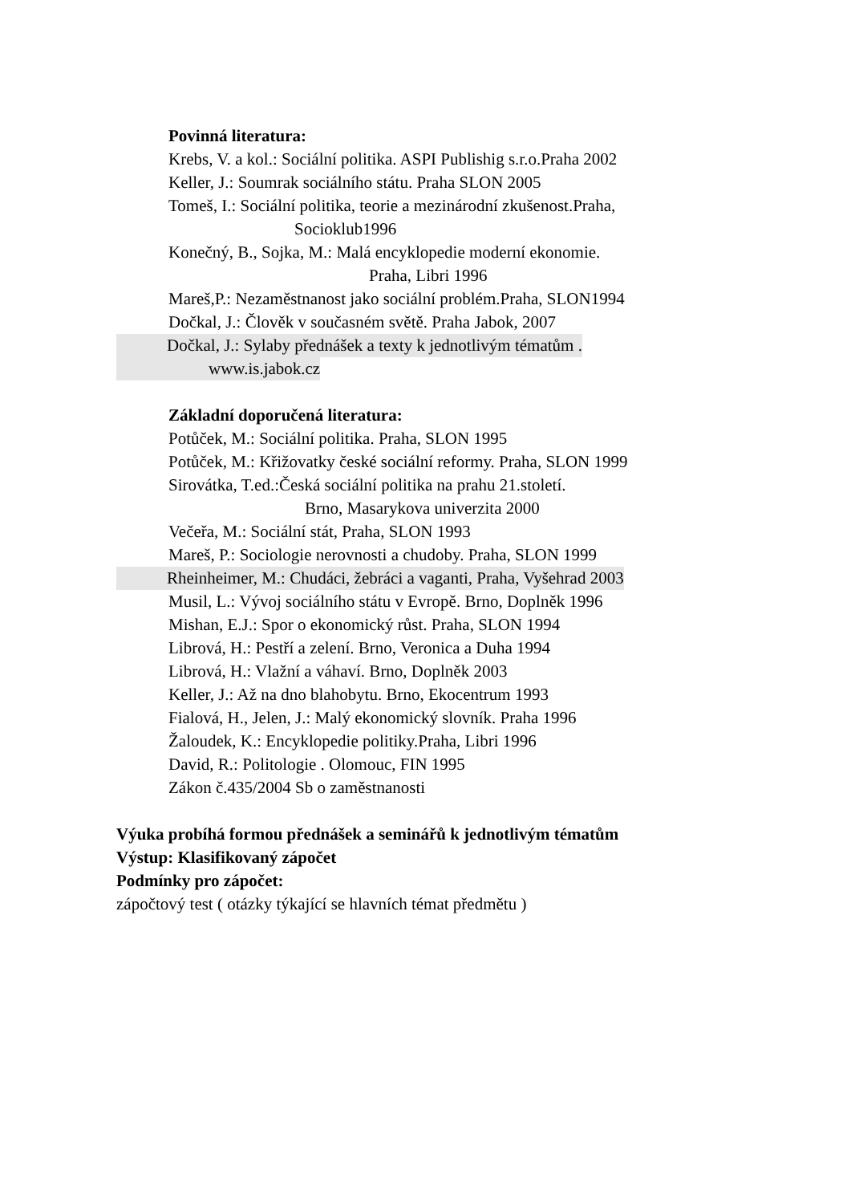Povinná literatura:
Krebs, V. a kol.: Sociální politika. ASPI Publishig s.r.o.Praha 2002
Keller, J.: Soumrak sociálního státu. Praha SLON 2005
Tomeš, I.: Sociální politika, teorie a mezinárodní zkušenost.Praha,
Socioklub1996
Konečný, B., Sojka, M.: Malá encyklopedie moderní ekonomie.
Praha, Libri 1996
Mareš,P.: Nezaměstnanost jako sociální problém.Praha, SLON1994
Dočkal, J.: Člověk v současném světě. Praha Jabok, 2007
Dočkal, J.: Sylaby přednášek a texty k jednotlivým tématům .
www.is.jabok.cz
Základní doporučená literatura:
Potůček, M.: Sociální politika. Praha, SLON 1995
Potůček, M.: Křižovatky české sociální reformy. Praha, SLON 1999
Sirovátka, T.ed.:Česká sociální politika na prahu 21.století.
Brno, Masarykova univerzita 2000
Večeřa, M.: Sociální stát, Praha, SLON 1993
Mareš, P.: Sociologie nerovnosti a chudoby. Praha, SLON 1999
Rheinheimer, M.: Chudáci, žebráci a vaganti, Praha, Vyšehrad 2003
Musil, L.: Vývoj sociálního státu v Evropě. Brno, Doplněk 1996
Mishan, E.J.: Spor o ekonomický růst. Praha, SLON 1994
Librová, H.: Pestří a zelení. Brno, Veronica a Duha 1994
Librová, H.: Vlažní a váhaví. Brno, Doplněk 2003
Keller, J.: Až na dno blahobytu. Brno, Ekocentrum 1993
Fialová, H., Jelen, J.: Malý ekonomický slovník. Praha 1996
Žaloudek, K.: Encyklopedie politiky.Praha, Libri 1996
David, R.: Politologie . Olomouc, FIN 1995
Zákon č.435/2004 Sb o zaměstnanosti
Výuka probíhá formou přednášek a seminářů k jednotlivým tématům
Výstup: Klasifikovaný zápočet
Podmínky pro zápočet:
zápočtový test ( otázky týkající se hlavních témat předmětu )